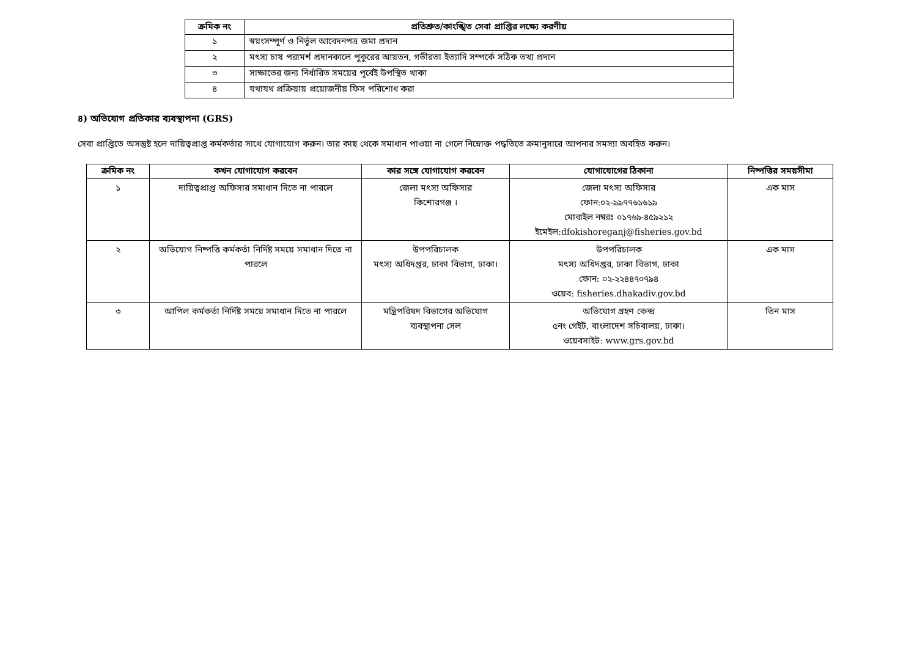| ক্রমিক নং | প্রতিশ্রুত/কাংঙ্খিত সেবা প্রাপ্তির লক্ষ্যে করণীয় |
| --- | --- |
| ১ | স্বয়ংসম্পূর্ণ ও নির্ভুল আবেদনপত্র জমা প্রদান |
| ২ | মৎস্য চাষ পরামর্শ প্রদানকালে পুকুরের আয়তন, গভীরতা ইত্যাদি সম্পর্কে সঠিক তথ্য প্রদান |
| ৩ | সাক্ষাতের জন্য নির্ধারিত সময়ের পূর্বেই উপস্থিত থাকা |
| ৪ | যথাযথ প্রক্রিয়ায় প্রয়োজনীয় ফিস পরিশোধ করা |
৪) অভিযোগ প্রতিকার ব্যবস্থাপনা (GRS)
সেবা প্রাপ্তিতে অসন্তুষ্ট হলে দায়িত্বপ্রাপ্ত কর্মকর্তার সাথে যোগাযোগ করুন। তার কাছ থেকে সমাধান পাওয়া না গেলে নিম্নোক্ত পদ্ধতিতে ক্রমানুসারে আপনার সমস্যা অবহিত করুন।
| ক্রমিক নং | কখন যোগাযোগ করবেন | কার সঙ্গে যোগাযোগ করবেন | যোগাযোগের ঠিকানা | নিষ্পত্তির সময়সীমা |
| --- | --- | --- | --- | --- |
| ১ | দায়িত্বপ্রাপ্ত অফিসার সমাধান দিতে না পারলে | জেলা মৎস্য অফিসার কিশোরগঞ্জ । | জেলা মৎস্য অফিসার ফোন:০২-৯৯৭৭৬১৬১৯ মোবাইল নম্বরঃ ০১৭৬৯-৪৫৯২১২ ইমেইল:dfokishoreganj@fisheries.gov.bd | এক মাস |
| ২ | অভিযোগ নিষ্পত্তি কর্মকর্তা নির্দিষ্ট সময়ে সমাধান দিতে না পারলে | উপপরিচালক মৎস্য অধিদপ্তর, ঢাকা বিভাগ, ঢাকা। | উপপরিচালক মৎস্য অধিদপ্তর, ঢাকা বিভাগ, ঢাকা ফোন: ০২-২২৪৪৭০৭৯৪ ওয়েব: fisheries.dhakadiv.gov.bd | এক মাস |
| ৩ | আপিল কর্মকর্তা নির্দিষ্ট সময়ে সমাধান দিতে না পারলে | মন্ত্রিপরিষদ বিভাগের অভিযোগ ব্যবস্থাপনা সেল | অভিযোগ গ্রহণ কেন্দ্র ৫নং গেইট, বাংলাদেশ সচিবালয়, ঢাকা। ওয়েবসাইট: www.grs.gov.bd | তিন মাস |